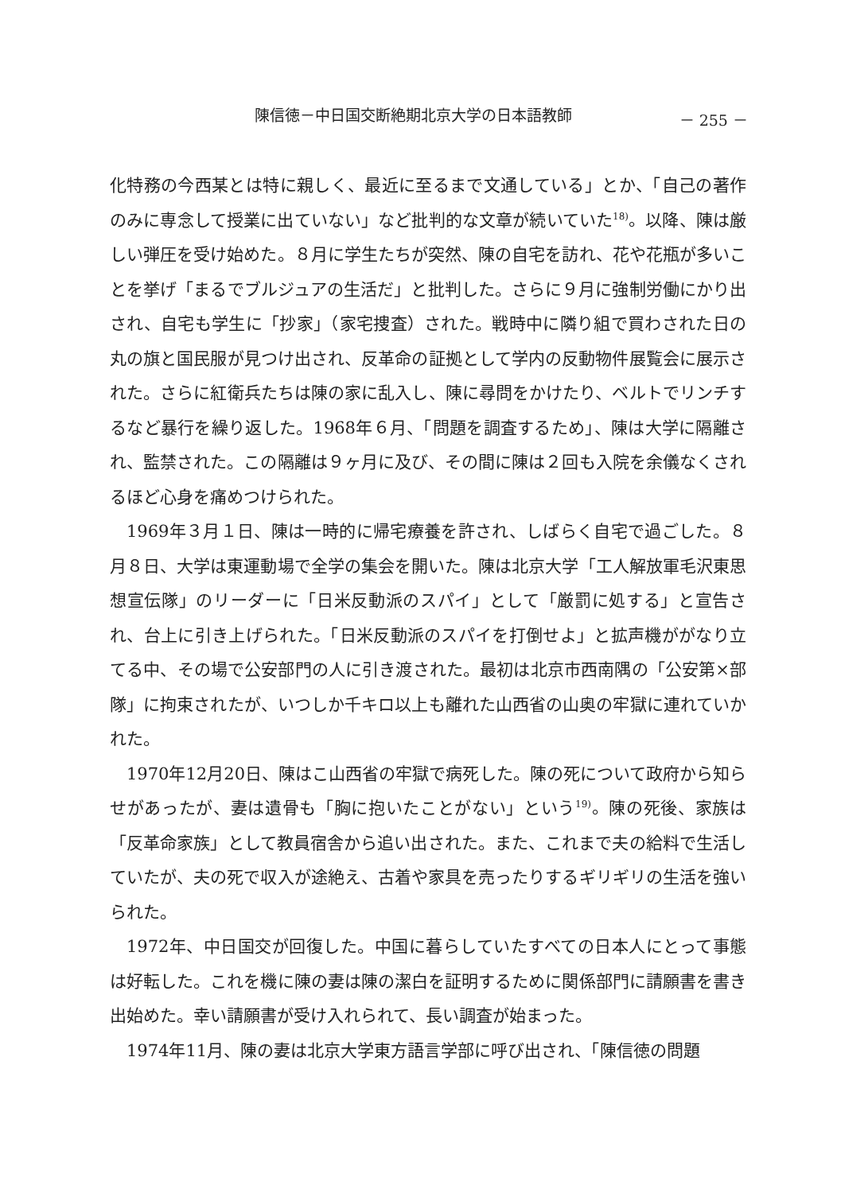陳信徳－中日国交断絶期北京大学の日本語教師 － 255 －
化特務の今西某とは特に親しく、最近に至るまで文通している」とか、「自己の著作のみに専念して授業に出ていない」など批判的な文章が続いていた<sup>18)</sup>。以降、陳は厳しい弾圧を受け始めた。８月に学生たちが突然、陳の自宅を訪れ、花や花瓶が多いことを挙げ「まるでブルジュアの生活だ」と批判した。さらに９月に強制労働にかり出され、自宅も学生に「抄家」（家宅捜査）された。戦時中に隣り組で買わされた日の丸の旗と国民服が見つけ出され、反革命の証拠として学内の反動物件展覧会に展示された。さらに紅衛兵たちは陳の家に乱入し、陳に尋問をかけたり、ベルトでリンチするなど暴行を繰り返した。1968年６月、「問題を調査するため」、陳は大学に隔離され、監禁された。この隔離は９ヶ月に及び、その間に陳は２回も入院を余儀なくされるほど心身を痛めつけられた。
1969年３月１日、陳は一時的に帰宅療養を許され、しばらく自宅で過ごした。８月８日、大学は東運動場で全学の集会を開いた。陳は北京大学「工人解放軍毛沢東思想宣伝隊」のリーダーに「日米反動派のスパイ」として「厳罰に処する」と宣告され、台上に引き上げられた。「日米反動派のスパイを打倒せよ」と拡声機ががなり立てる中、その場で公安部門の人に引き渡された。最初は北京市西南隅の「公安第×部隊」に拘束されたが、いつしか千キロ以上も離れた山西省の山奥の牢獄に連れていかれた。
1970年12月20日、陳はこ山西省の牢獄で病死した。陳の死について政府から知らせがあったが、妻は遺骨も「胸に抱いたことがない」という<sup>19)</sup>。陳の死後、家族は「反革命家族」として教員宿舎から追い出された。また、これまで夫の給料で生活していたが、夫の死で収入が途絶え、古着や家具を売ったりするギリギリの生活を強いられた。
1972年、中日国交が回復した。中国に暮らしていたすべての日本人にとって事態は好転した。これを機に陳の妻は陳の潔白を証明するために関係部門に請願書を書き出始めた。幸い請願書が受け入れられて、長い調査が始まった。
1974年11月、陳の妻は北京大学東方語言学部に呼び出され、「陳信徳の問題